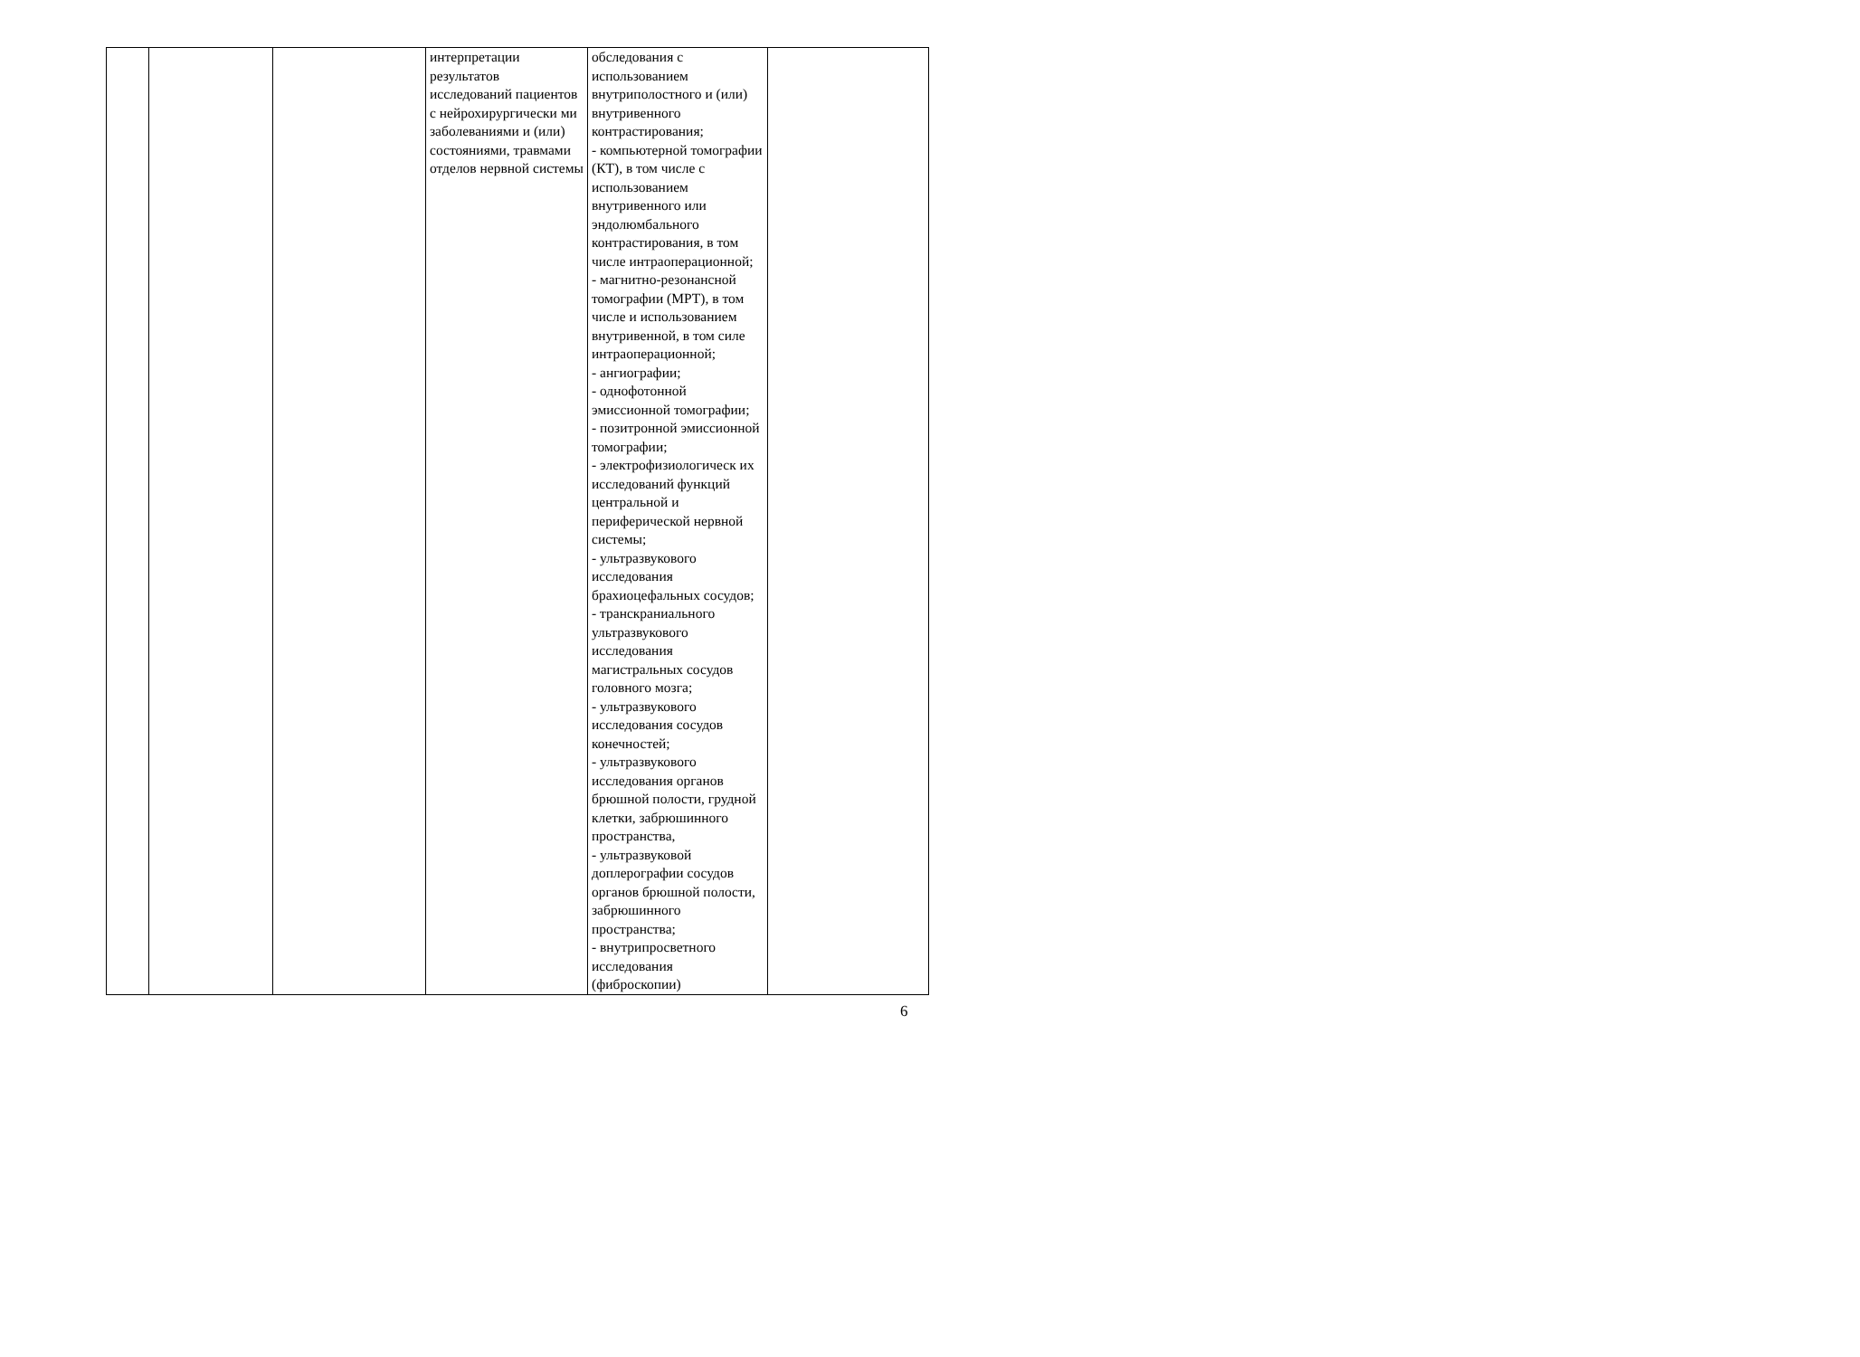| | | | интерпретации результатов исследований пациентов с нейрохирургически ми заболеваниями и (или) состояниями, травмами отделов нервной системы | обследования с использованием внутриполостного и (или) внутривенного контрастирования; - компьютерной томографии (КТ), в том числе с использованием внутривенного или эндолюмбального контрастирования, в том числе интраоперационной; - магнитно-резонансной томографии (МРТ), в том числе и использованием внутривенной, в том силе интраоперационной; - ангиографии; - однофотонной эмиссионной томографии; - позитронной эмиссионной томографии; - электрофизиологическ их исследований функций центральной и периферической нервной системы; - ультразвукового исследования брахиоцефальных сосудов; - транскраниального ультразвукового исследования магистральных сосудов головного мозга; - ультразвукового исследования сосудов конечностей; - ультразвукового исследования органов брюшной полости, грудной клетки, забрюшинного пространства, - ультразвуковой доплерографии сосудов органов брюшной полости, забрюшинного пространства; - внутрипросветного исследования (фиброскопии) | |
6